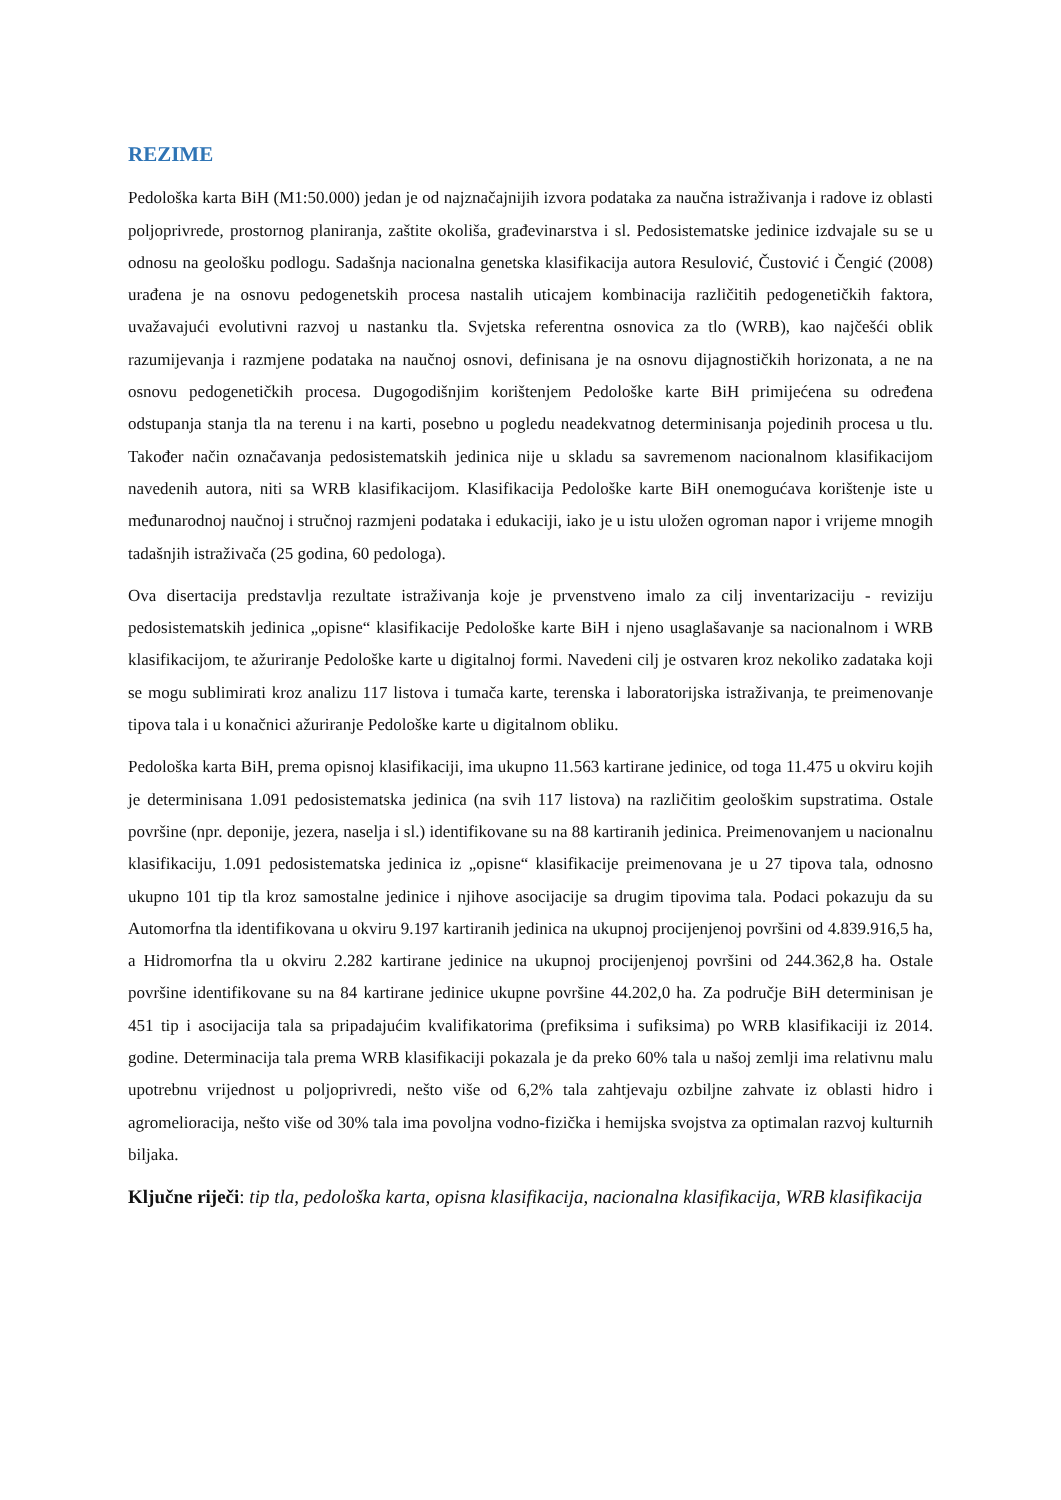REZIME
Pedološka karta BiH (M1:50.000) jedan je od najznačajnijih izvora podataka za naučna istraživanja i radove iz oblasti poljoprivrede, prostornog planiranja, zaštite okoliša, građevinarstva i sl. Pedosistematske jedinice izdvajale su se u odnosu na geološku podlogu. Sadašnja nacionalna genetska klasifikacija autora Resulović, Čustović i Čengić (2008) urađena je na osnovu pedogenetskih procesa nastalih uticajem kombinacija različitih pedogenetičkih faktora, uvažavajući evolutivni razvoj u nastanku tla. Svjetska referentna osnovica za tlo (WRB), kao najčešći oblik razumijevanja i razmjene podataka na naučnoj osnovi, definisana je na osnovu dijagnostičkih horizonata, a ne na osnovu pedogenetičkih procesa. Dugogodišnjim korištenjem Pedološke karte BiH primijećena su određena odstupanja stanja tla na terenu i na karti, posebno u pogledu neadekvatnog determinisanja pojedinih procesa u tlu. Također način označavanja pedosistematskih jedinica nije u skladu sa savremenom nacionalnom klasifikacijom navedenih autora, niti sa WRB klasifikacijom. Klasifikacija Pedološke karte BiH onemogućava korištenje iste u međunarodnoj naučnoj i stručnoj razmjeni podataka i edukaciji, iako je u istu uložen ogroman napor i vrijeme mnogih tadašnjih istraživača (25 godina, 60 pedologa).
Ova disertacija predstavlja rezultate istraživanja koje je prvenstveno imalo za cilj inventarizaciju - reviziju pedosistematskih jedinica „opisne“ klasifikacije Pedološke karte BiH i njeno usaglašavanje sa nacionalnom i WRB klasifikacijom, te ažuriranje Pedološke karte u digitalnoj formi. Navedeni cilj je ostvaren kroz nekoliko zadataka koji se mogu sublimirati kroz analizu 117 listova i tumača karte, terenska i laboratorijska istraživanja, te preimenovanje tipova tala i u konačnici ažuriranje Pedološke karte u digitalnom obliku.
Pedološka karta BiH, prema opisnoj klasifikaciji, ima ukupno 11.563 kartirane jedinice, od toga 11.475 u okviru kojih je determinisana 1.091 pedosistematska jedinica (na svih 117 listova) na različitim geološkim supstratima. Ostale površine (npr. deponije, jezera, naselja i sl.) identifikovane su na 88 kartiranih jedinica. Preimenovanjem u nacionalnu klasifikaciju, 1.091 pedosistematska jedinica iz „opisne“ klasifikacije preimenovana je u 27 tipova tala, odnosno ukupno 101 tip tla kroz samostalne jedinice i njihove asocijacije sa drugim tipovima tala. Podaci pokazuju da su Automorfna tla identifikovana u okviru 9.197 kartiranih jedinica na ukupnoj procijenjenoj površini od 4.839.916,5 ha, a Hidromorfna tla u okviru 2.282 kartirane jedinice na ukupnoj procijenjenoj površini od 244.362,8 ha. Ostale površine identifikovane su na 84 kartirane jedinice ukupne površine 44.202,0 ha. Za područje BiH determinisan je 451 tip i asocijacija tala sa pripadajućim kvalifikatorima (prefiksima i sufiksima) po WRB klasifikaciji iz 2014. godine. Determinacija tala prema WRB klasifikaciji pokazala je da preko 60% tala u našoj zemlji ima relativnu malu upotrebnu vrijednost u poljoprivredi, nešto više od 6,2% tala zahtjevaju ozbiljne zahvate iz oblasti hidro i agromelioracija, nešto više od 30% tala ima povoljna vodno-fizička i hemijska svojstva za optimalan razvoj kulturnih biljaka.
Ključne riječi: tip tla, pedološka karta, opisna klasifikacija, nacionalna klasifikacija, WRB klasifikacija